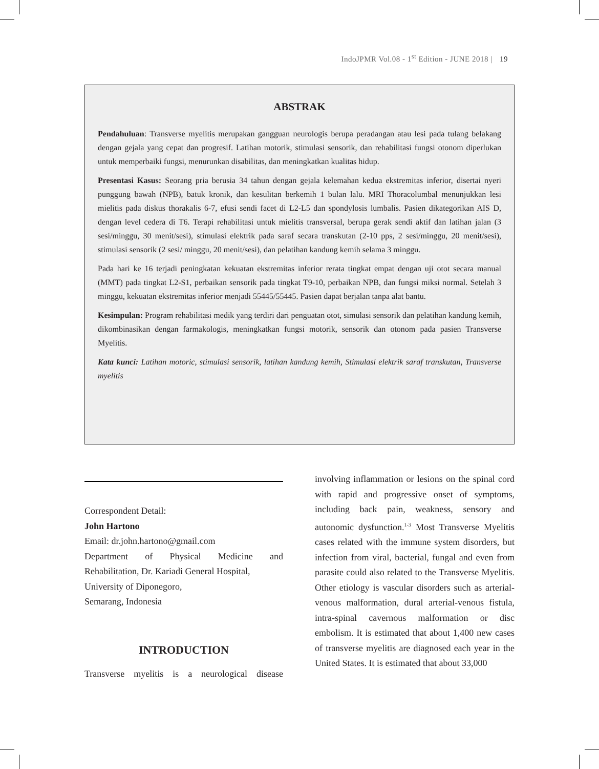IndoJPMR Vol.08 - 1<sup>st</sup> Edition - JUNE 2018 | 19
ABSTRAK
Pendahuluan: Transverse myelitis merupakan gangguan neurologis berupa peradangan atau lesi pada tulang belakang dengan gejala yang cepat dan progresif. Latihan motorik, stimulasi sensorik, dan rehabilitasi fungsi otonom diperlukan untuk memperbaiki fungsi, menurunkan disabilitas, dan meningkatkan kualitas hidup.
Presentasi Kasus: Seorang pria berusia 34 tahun dengan gejala kelemahan kedua ekstremitas inferior, disertai nyeri punggung bawah (NPB), batuk kronik, dan kesulitan berkemih 1 bulan lalu. MRI Thoracolumbal menunjukkan lesi mielitis pada diskus thorakalis 6-7, efusi sendi facet di L2-L5 dan spondylosis lumbalis. Pasien dikategorikan AIS D, dengan level cedera di T6. Terapi rehabilitasi untuk mielitis transversal, berupa gerak sendi aktif dan latihan jalan (3 sesi/minggu, 30 menit/sesi), stimulasi elektrik pada saraf secara transkutan (2-10 pps, 2 sesi/minggu, 20 menit/sesi), stimulasi sensorik (2 sesi/ minggu, 20 menit/sesi), dan pelatihan kandung kemih selama 3 minggu.
Pada hari ke 16 terjadi peningkatan kekuatan ekstremitas inferior rerata tingkat empat dengan uji otot secara manual (MMT) pada tingkat L2-S1, perbaikan sensorik pada tingkat T9-10, perbaikan NPB, dan fungsi miksi normal. Setelah 3 minggu, kekuatan ekstremitas inferior menjadi 55445/55445. Pasien dapat berjalan tanpa alat bantu.
Kesimpulan: Program rehabilitasi medik yang terdiri dari penguatan otot, simulasi sensorik dan pelatihan kandung kemih, dikombinasikan dengan farmakologis, meningkatkan fungsi motorik, sensorik dan otonom pada pasien Transverse Myelitis.
Kata kunci: Latihan motoric, stimulasi sensorik, latihan kandung kemih, Stimulasi elektrik saraf transkutan, Transverse myelitis
Correspondent Detail:
John Hartono
Email: dr.john.hartono@gmail.com
Department of Physical Medicine and
Rehabilitation, Dr. Kariadi General Hospital,
University of Diponegoro,
Semarang, Indonesia
INTRODUCTION
Transverse myelitis is a neurological disease
involving inflammation or lesions on the spinal cord with rapid and progressive onset of symptoms, including back pain, weakness, sensory and autonomic dysfunction.<sup>1-3</sup> Most Transverse Myelitis cases related with the immune system disorders, but infection from viral, bacterial, fungal and even from parasite could also related to the Transverse Myelitis. Other etiology is vascular disorders such as arterial-venous malformation, dural arterial-venous fistula, intra-spinal cavernous malformation or disc embolism. It is estimated that about 1,400 new cases of transverse myelitis are diagnosed each year in the United States. It is estimated that about 33,000